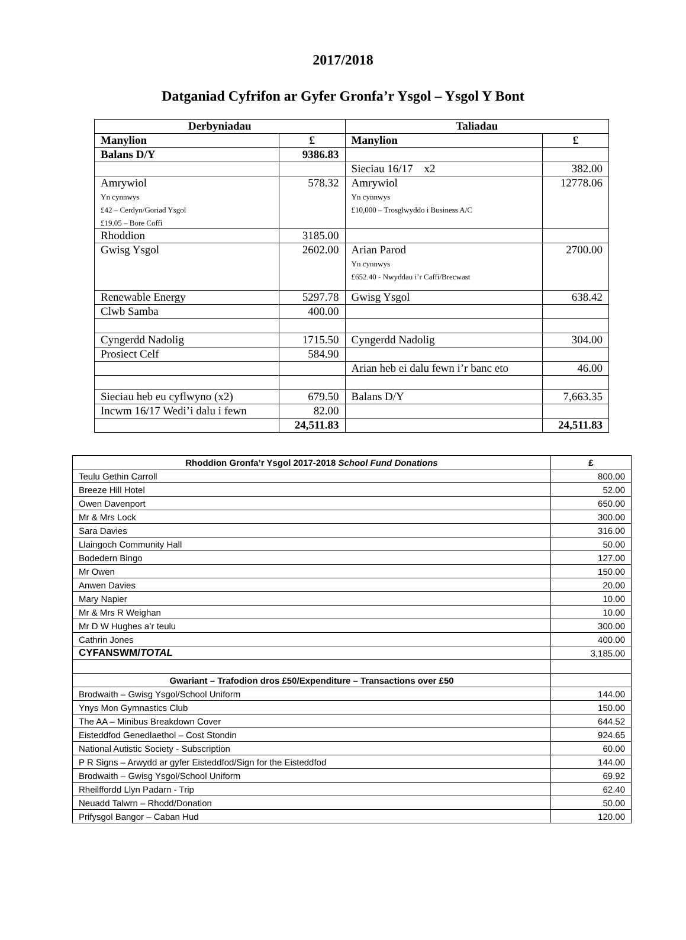2017/2018
Datganiad Cyfrifon ar Gyfer Gronfa’r Ysgol – Ysgol Y Bont
| Derbyniadau | | Taliadau | |
| --- | --- | --- | --- |
| Manylion | £ | Manylion | £ |
| Balans D/Y | 9386.83 | | |
| | | Sieciau 16/17 x2 | 382.00 |
| Amrywiol Yn cynnwys £42 – Cerdyn/Goriad Ysgol £19.05 – Bore Coffi | 578.32 | Amrywiol Yn cynnwys £10,000 – Trosglwyddo i Business A/C | 12778.06 |
| Rhoddion | 3185.00 | | |
| Gwisg Ysgol | 2602.00 | Arian Parod Yn cynnwys £652.40 - Nwyddau i’r Caffi/Brecwast | 2700.00 |
| Renewable Energy | 5297.78 | Gwisg Ysgol | 638.42 |
| Clwb Samba | 400.00 | | |
| Cyngerdd Nadolig | 1715.50 | Cyngerdd Nadolig | 304.00 |
| Prosiect Celf | 584.90 | | |
| | | Arian heb ei dalu fewn i’r banc eto | 46.00 |
| Sieciau heb eu cyflwyno (x2) | 679.50 | Balans D/Y | 7,663.35 |
| Incwm 16/17 Wedi’i dalu i fewn | 82.00 | | |
| | 24,511.83 | | 24,511.83 |
| Rhoddion Gronfa’r Ysgol 2017-2018 School Fund Donations | £ |
| --- | --- |
| Teulu Gethin Carroll | 800.00 |
| Breeze Hill Hotel | 52.00 |
| Owen Davenport | 650.00 |
| Mr & Mrs Lock | 300.00 |
| Sara Davies | 316.00 |
| Llaingoch Community Hall | 50.00 |
| Bodedern Bingo | 127.00 |
| Mr Owen | 150.00 |
| Anwen Davies | 20.00 |
| Mary Napier | 10.00 |
| Mr & Mrs R Weighan | 10.00 |
| Mr D W Hughes a’r teulu | 300.00 |
| Cathrin Jones | 400.00 |
| CYFANSWM/ TOTAL | 3,185.00 |
| Gwariant – Trafodion dros £50/Expenditure – Transactions over £50 | |
| Brodwaith – Gwisg Ysgol/School Uniform | 144.00 |
| Ynys Mon Gymnastics Club | 150.00 |
| The AA – Minibus Breakdown Cover | 644.52 |
| Eisteddfod Genedlaethol – Cost Stondin | 924.65 |
| National Autistic Society - Subscription | 60.00 |
| P R Signs – Arwydd ar gyfer Eisteddfod/Sign for the Eisteddfod | 144.00 |
| Brodwaith – Gwisg Ysgol/School Uniform | 69.92 |
| Rheilffordd Llyn Padarn - Trip | 62.40 |
| Neuadd Talwrn – Rhodd/Donation | 50.00 |
| Prifysgol Bangor – Caban Hud | 120.00 |